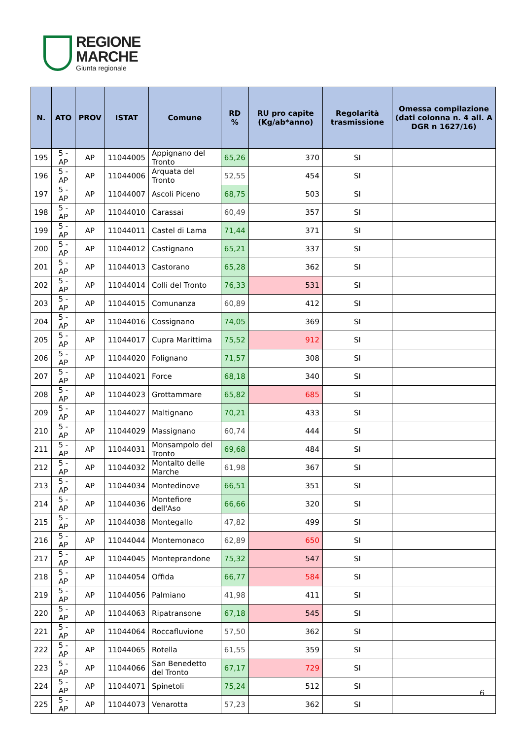REGIONE
MARCHE
Giunta regionale
| N. | ATO | PROV | ISTAT | Comune | RD % | RU pro capite (Kg/ab*anno) | Regolarità trasmissione | Omessa compilazione (dati colonna n. 4 all. A DGR n 1627/16) |
| --- | --- | --- | --- | --- | --- | --- | --- | --- |
| 195 | 5 - AP | AP | 11044005 | Appignano del Tronto | 65,26 | 370 | SI | |
| 196 | 5 - AP | AP | 11044006 | Arquata del Tronto | 52,55 | 454 | SI | |
| 197 | 5 - AP | AP | 11044007 | Ascoli Piceno | 68,75 | 503 | SI | |
| 198 | 5 - AP | AP | 11044010 | Carassai | 60,49 | 357 | SI | |
| 199 | 5 - AP | AP | 11044011 | Castel di Lama | 71,44 | 371 | SI | |
| 200 | 5 - AP | AP | 11044012 | Castignano | 65,21 | 337 | SI | |
| 201 | 5 - AP | AP | 11044013 | Castorano | 65,28 | 362 | SI | |
| 202 | 5 - AP | AP | 11044014 | Colli del Tronto | 76,33 | 531 | SI | |
| 203 | 5 - AP | AP | 11044015 | Comunanza | 60,89 | 412 | SI | |
| 204 | 5 - AP | AP | 11044016 | Cossignano | 74,05 | 369 | SI | |
| 205 | 5 - AP | AP | 11044017 | Cupra Marittima | 75,52 | 912 | SI | |
| 206 | 5 - AP | AP | 11044020 | Folignano | 71,57 | 308 | SI | |
| 207 | 5 - AP | AP | 11044021 | Force | 68,18 | 340 | SI | |
| 208 | 5 - AP | AP | 11044023 | Grottammare | 65,82 | 685 | SI | |
| 209 | 5 - AP | AP | 11044027 | Maltignano | 70,21 | 433 | SI | |
| 210 | 5 - AP | AP | 11044029 | Massignano | 60,74 | 444 | SI | |
| 211 | 5 - AP | AP | 11044031 | Monsampolo del Tronto | 69,68 | 484 | SI | |
| 212 | 5 - AP | AP | 11044032 | Montalto delle Marche | 61,98 | 367 | SI | |
| 213 | 5 - AP | AP | 11044034 | Montedinove | 66,51 | 351 | SI | |
| 214 | 5 - AP | AP | 11044036 | Montefiore dell'Aso | 66,66 | 320 | SI | |
| 215 | 5 - AP | AP | 11044038 | Montegallo | 47,82 | 499 | SI | |
| 216 | 5 - AP | AP | 11044044 | Montemonaco | 62,89 | 650 | SI | |
| 217 | 5 - AP | AP | 11044045 | Monteprandone | 75,32 | 547 | SI | |
| 218 | 5 - AP | AP | 11044054 | Offida | 66,77 | 584 | SI | |
| 219 | 5 - AP | AP | 11044056 | Palmiano | 41,98 | 411 | SI | |
| 220 | 5 - AP | AP | 11044063 | Ripatransone | 67,18 | 545 | SI | |
| 221 | 5 - AP | AP | 11044064 | Roccafluvione | 57,50 | 362 | SI | |
| 222 | 5 - AP | AP | 11044065 | Rotella | 61,55 | 359 | SI | |
| 223 | 5 - AP | AP | 11044066 | San Benedetto del Tronto | 67,17 | 729 | SI | |
| 224 | 5 - AP | AP | 11044071 | Spinetoli | 75,24 | 512 | SI | |
| 225 | 5 - AP | AP | 11044073 | Venarotta | 57,23 | 362 | SI | |
6